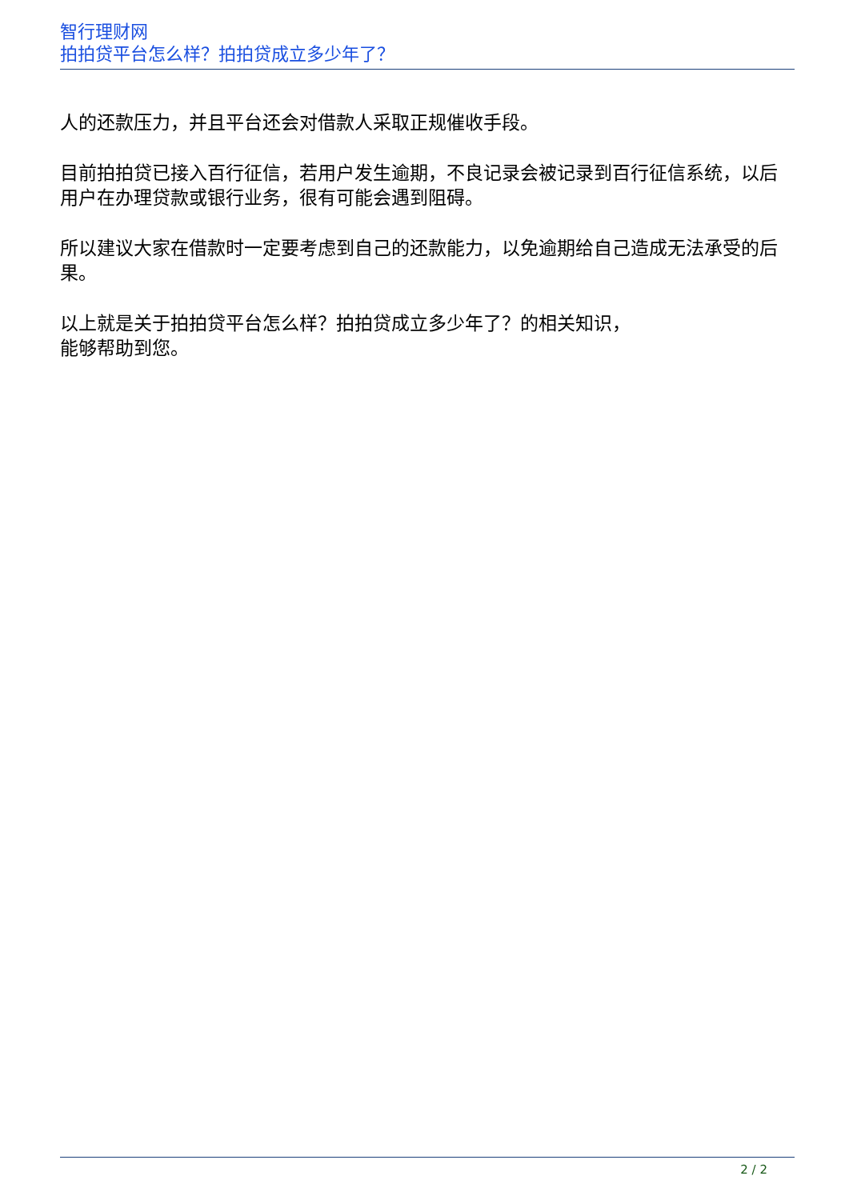智行理财网
拍拍贷平台怎么样？拍拍贷成立多少年了？
人的还款压力，并且平台还会对借款人采取正规催收手段。
目前拍拍贷已接入百行征信，若用户发生逾期，不良记录会被记录到百行征信系统，以后用户在办理贷款或银行业务，很有可能会遇到阻碍。
所以建议大家在借款时一定要考虑到自己的还款能力，以免逾期给自己造成无法承受的后果。
以上就是关于拍拍贷平台怎么样？拍拍贷成立多少年了？的相关知识，
能够帮助到您。
2 / 2